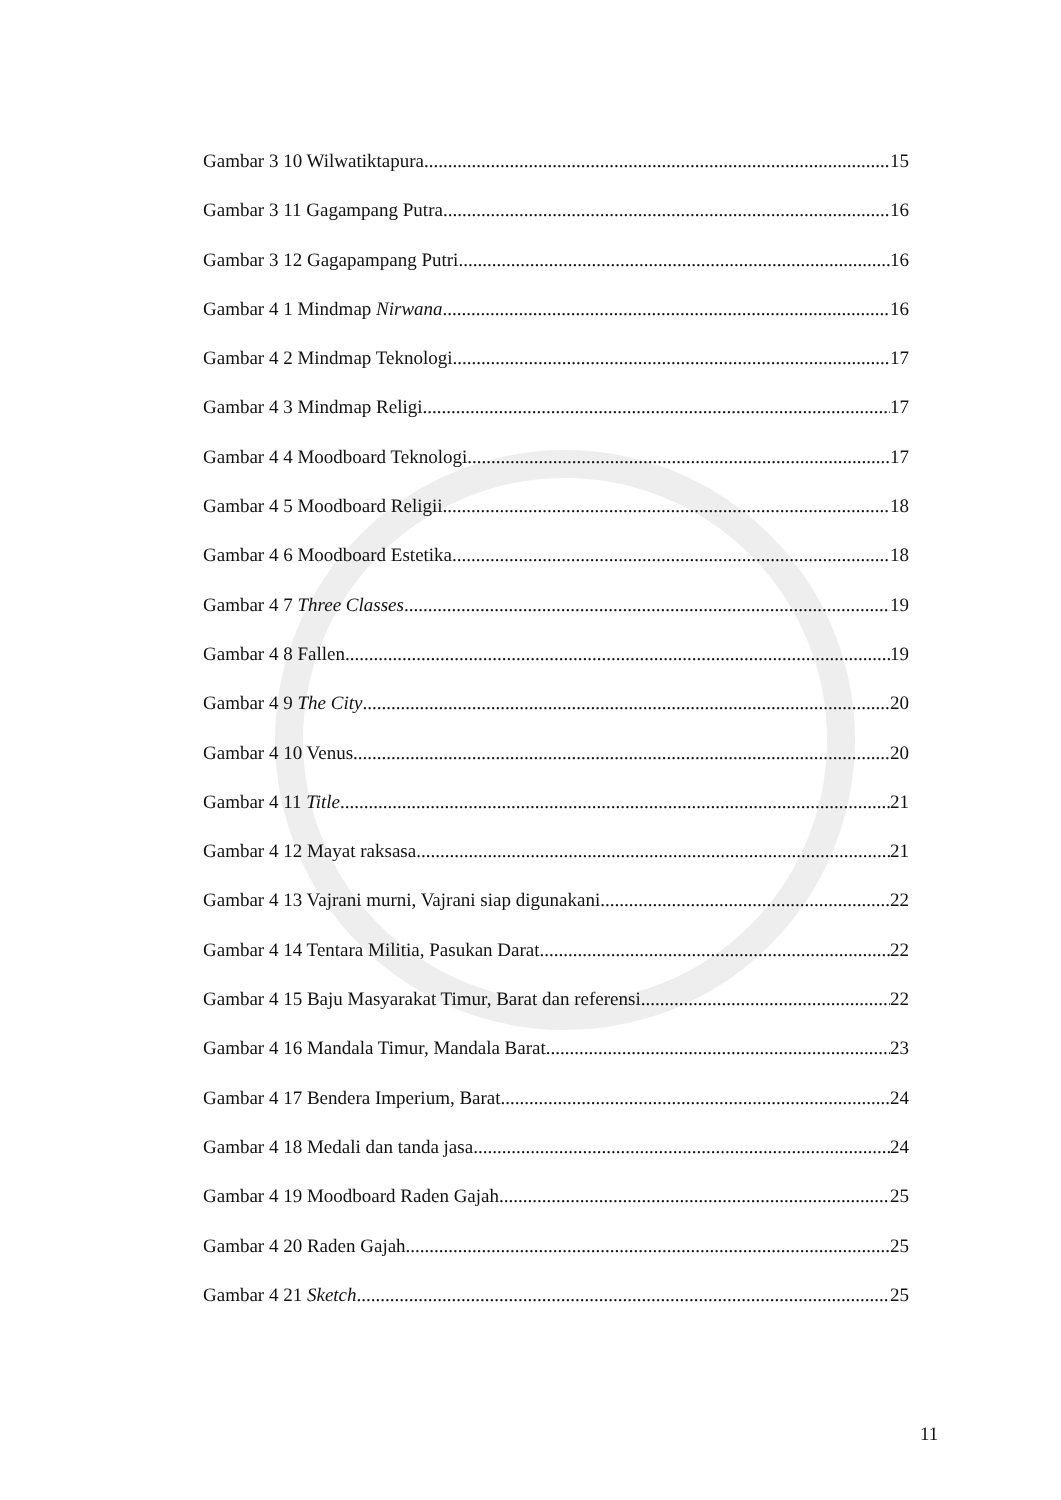Gambar 3 10 Wilwatiktapura 15
Gambar 3 11 Gagampang Putra 16
Gambar 3 12 Gagapampang Putri 16
Gambar 4 1 Mindmap Nirwana 16
Gambar 4 2 Mindmap Teknologi 17
Gambar 4 3 Mindmap Religi 17
Gambar 4 4 Moodboard Teknologi 17
Gambar 4 5 Moodboard Religii 18
Gambar 4 6 Moodboard Estetika 18
Gambar 4 7 Three Classes 19
Gambar 4 8 Fallen 19
Gambar 4 9 The City 20
Gambar 4 10 Venus 20
Gambar 4 11 Title 21
Gambar 4 12 Mayat raksasa 21
Gambar 4 13 Vajrani murni, Vajrani siap digunakani 22
Gambar 4 14 Tentara Militia, Pasukan Darat 22
Gambar 4 15 Baju Masyarakat Timur, Barat dan referensi 22
Gambar 4 16 Mandala Timur, Mandala Barat 23
Gambar 4 17 Bendera Imperium, Barat 24
Gambar 4 18 Medali dan tanda jasa 24
Gambar 4 19 Moodboard Raden Gajah 25
Gambar 4 20 Raden Gajah 25
Gambar 4 21 Sketch 25
11